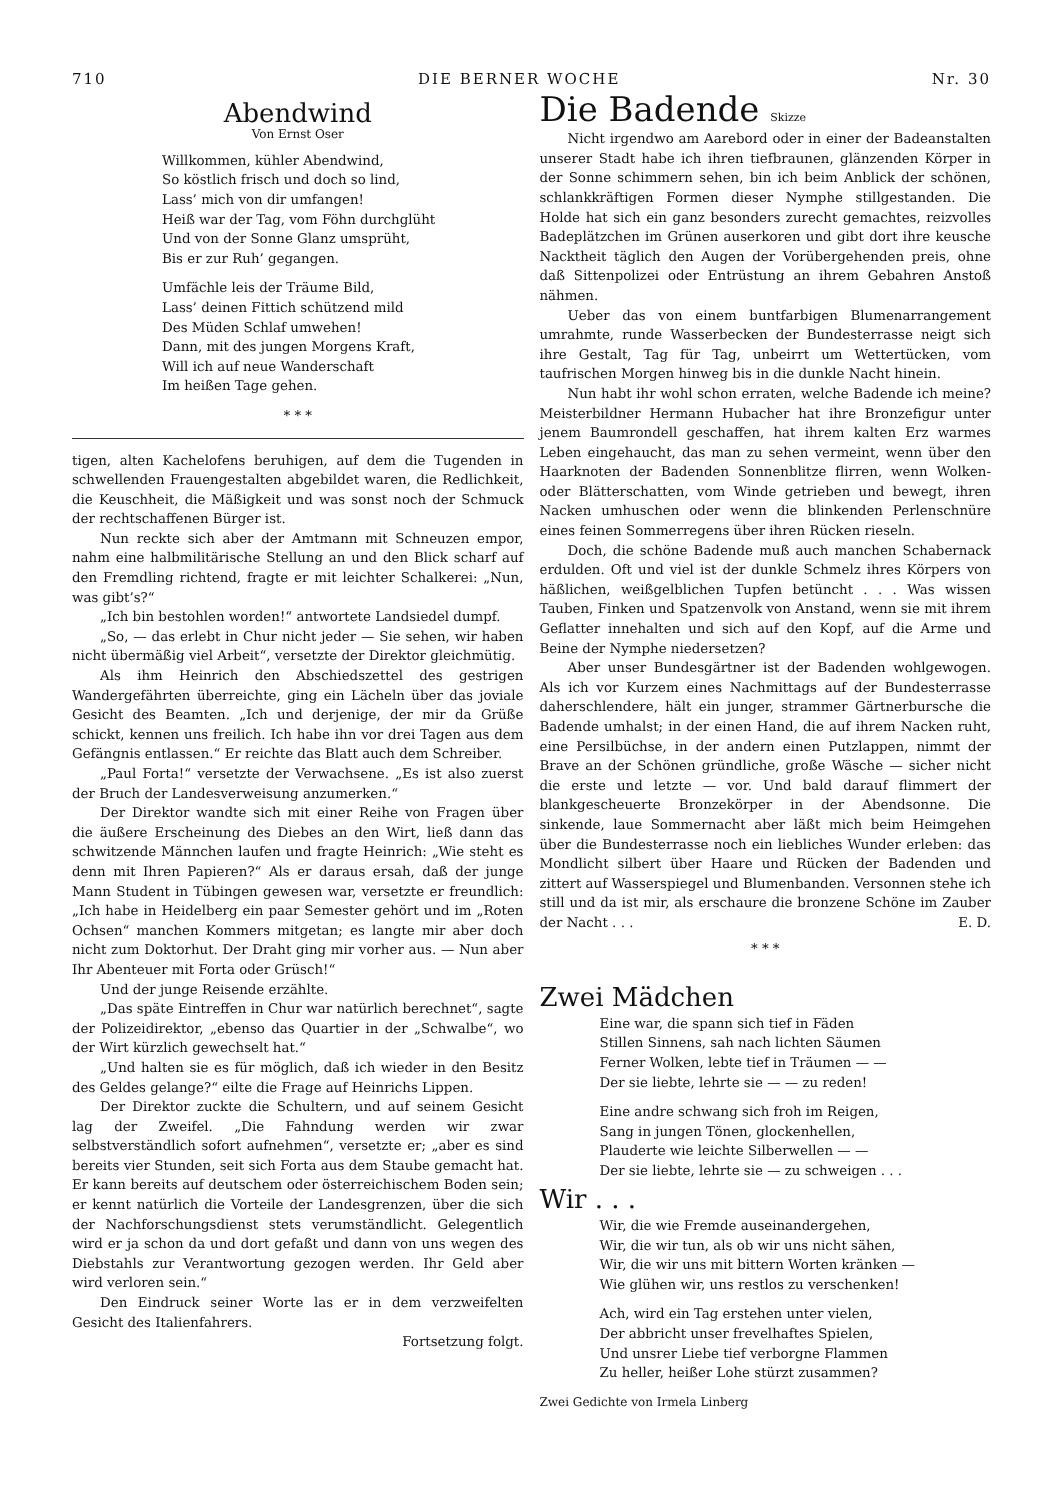710 DIE BERNER WOCHE Nr. 30
Abendwind
Von Ernst Oser
Willkommen, kühler Abendwind,
So köstlich frisch und doch so lind,
Lass’ mich von dir umfangen!
Heiß war der Tag, vom Föhn durchglüht
Und von der Sonne Glanz umsprüht,
Bis er zur Ruh’ gegangen.
Umfächle leis der Träume Bild,
Lass’ deinen Fittich schützend mild
Des Müden Schlaf umwehen!
Dann, mit des jungen Morgens Kraft,
Will ich auf neue Wanderschaft
Im heißen Tage gehen.
* * *
tigen, alten Kachelofens beruhigen, auf dem die Tugenden in schwellenden Frauengestalten abgebildet waren, die Redlichkeit, die Keuschheit, die Mäßigkeit und was sonst noch der Schmuck der rechtschaffenen Bürger ist.
Nun reckte sich aber der Amtmann mit Schneuzen empor, nahm eine halbmilitärische Stellung an und den Blick scharf auf den Fremdling richtend, fragte er mit leichter Schalkerei: „Nun, was gibt’s?“
„Ich bin bestohlen worden!“ antwortete Landsiedel dumpf.
„So, — das erlebt in Chur nicht jeder — Sie sehen, wir haben nicht übermäßig viel Arbeit“, versetzte der Direktor gleichmütig.
Als ihm Heinrich den Abschiedszettel des gestrigen Wandergefährten überreichte, ging ein Lächeln über das joviale Gesicht des Beamten. „Ich und derjenige, der mir da Grüße schickt, kennen uns freilich. Ich habe ihn vor drei Tagen aus dem Gefängnis entlassen.“ Er reichte das Blatt auch dem Schreiber.
„Paul Forta!“ versetzte der Verwachsene. „Es ist also zuerst der Bruch der Landesverweisung anzumerken.“
Der Direktor wandte sich mit einer Reihe von Fragen über die äußere Erscheinung des Diebes an den Wirt, ließ dann das schwitzende Männchen laufen und fragte Heinrich: „Wie steht es denn mit Ihren Papieren?“ Als er daraus ersah, daß der junge Mann Student in Tübingen gewesen war, versetzte er freundlich: „Ich habe in Heidelberg ein paar Semester gehört und im „Roten Ochsen“ manchen Kommers mitgetan; es langte mir aber doch nicht zum Doktorhut. Der Draht ging mir vorher aus. — Nun aber Ihr Abenteuer mit Forta oder Grüsch!“
Und der junge Reisende erzählte.
„Das späte Eintreffen in Chur war natürlich berechnet“, sagte der Polizeidirektor, „ebenso das Quartier in der „Schwalbe“, wo der Wirt kürzlich gewechselt hat.“
„Und halten sie es für möglich, daß ich wieder in den Besitz des Geldes gelange?“ eilte die Frage auf Heinrichs Lippen.
Der Direktor zuckte die Schultern, und auf seinem Gesicht lag der Zweifel. „Die Fahndung werden wir zwar selbstverständlich sofort aufnehmen“, versetzte er; „aber es sind bereits vier Stunden, seit sich Forta aus dem Staube gemacht hat. Er kann bereits auf deutschem oder österreichischem Boden sein; er kennt natürlich die Vorteile der Landesgrenzen, über die sich der Nachforschungsdienst stets verumständlicht. Gelegentlich wird er ja schon da und dort gefaßt und dann von uns wegen des Diebstahls zur Verantwortung gezogen werden. Ihr Geld aber wird verloren sein.“
Den Eindruck seiner Worte las er in dem verzweifelten Gesicht des Italienfahrers.
Fortsetzung folgt.
Die Badende Skizze
Nicht irgendwo am Aarebord oder in einer der Badeanstalten unserer Stadt habe ich ihren tiefbraunen, glänzenden Körper in der Sonne schimmern sehen, bin ich beim Anblick der schönen, schlankkräftigen Formen dieser Nymphe stillgestanden. Die Holde hat sich ein ganz besonders zurecht gemachtes, reizvolles Badeplätzchen im Grünen auserkoren und gibt dort ihre keusche Nacktheit täglich den Augen der Vorübergehenden preis, ohne daß Sittenpolizei oder Entrüstung an ihrem Gebahren Anstoß nähmen.
Ueber das von einem buntfarbigen Blumenarrangement umrahmte, runde Wasserbecken der Bundesterrasse neigt sich ihre Gestalt, Tag für Tag, unbeirrt um Wettertücken, vom taufrischen Morgen hinweg bis in die dunkle Nacht hinein.
Nun habt ihr wohl schon erraten, welche Badende ich meine? Meisterbildner Hermann Hubacher hat ihre Bronzefigur unter jenem Baumrondell geschaffen, hat ihrem kalten Erz warmes Leben eingehaucht, das man zu sehen vermeint, wenn über den Haarknoten der Badenden Sonnenblitze flirren, wenn Wolken- oder Blätterschatten, vom Winde getrieben und bewegt, ihren Nacken umhuschen oder wenn die blinkenden Perlenschnüre eines feinen Sommerregens über ihren Rücken rieseln.
Doch, die schöne Badende muß auch manchen Schabernack erdulden. Oft und viel ist der dunkle Schmelz ihres Körpers von häßlichen, weißgelblichen Tupfen betüncht . . . Was wissen Tauben, Finken und Spatzenvolk von Anstand, wenn sie mit ihrem Geflatter innehalten und sich auf den Kopf, auf die Arme und Beine der Nymphe niedersetzen?
Aber unser Bundesgärtner ist der Badenden wohlgewogen. Als ich vor Kurzem eines Nachmittags auf der Bundesterrasse daherschlendere, hält ein junger, strammer Gärtnerbursche die Badende umhalst; in der einen Hand, die auf ihrem Nacken ruht, eine Persilbüchse, in der andern einen Putzlappen, nimmt der Brave an der Schönen gründliche, große Wäsche — sicher nicht die erste und letzte — vor. Und bald darauf flimmert der blankgescheuerte Bronzekörper in der Abendsonne. Die sinkende, laue Sommernacht aber läßt mich beim Heimgehen über die Bundesterrasse noch ein liebliches Wunder erleben: das Mondlicht silbert über Haare und Rücken der Badenden und zittert auf Wasserspiegel und Blumenbanden. Versonnen stehe ich still und da ist mir, als erschaure die bronzene Schöne im Zauber der Nacht . . . E. D.
* * *
Zwei Mädchen
Eine war, die spann sich tief in Fäden
Stillen Sinnens, sah nach lichten Säumen
Ferner Wolken, lebte tief in Träumen — —
Der sie liebte, lehrte sie — — zu reden!
Eine andre schwang sich froh im Reigen,
Sang in jungen Tönen, glockenhellen,
Plauderte wie leichte Silberwellen — —
Der sie liebte, lehrte sie — zu schweigen . . .
Wir . . .
Wir, die wie Fremde auseinandergehen,
Wir, die wir tun, als ob wir uns nicht sähen,
Wir, die wir uns mit bittern Worten kränken —
Wie glühen wir, uns restlos zu verschenken!
Ach, wird ein Tag erstehen unter vielen,
Der abbricht unser frevelhaftes Spielen,
Und unsrer Liebe tief verborgne Flammen
Zu heller, heißer Lohe stürzt zusammen?
Zwei Gedichte von Irmela Linberg